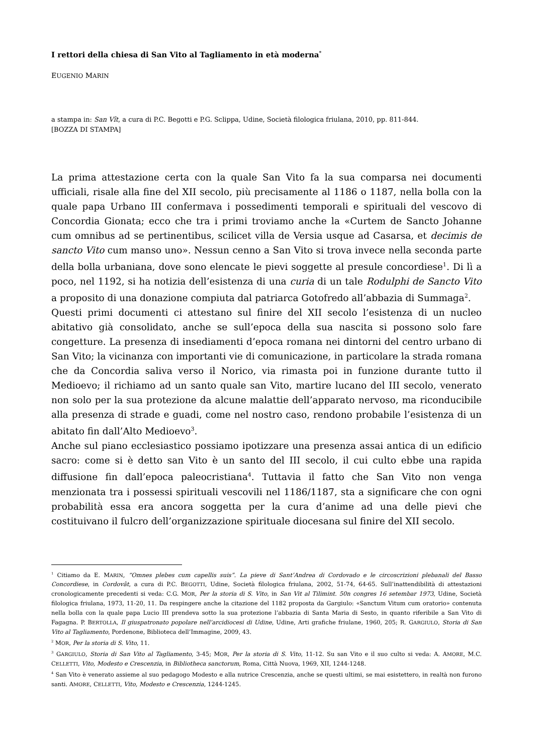I rettori della chiesa di San Vito al Tagliamento in età moderna<sup>*</sup>
EUGENIO MARIN
a stampa in: San Vît, a cura di P.C. Begotti e P.G. Sclippa, Udine, Società filologica friulana, 2010, pp. 811-844.
[BOZZA DI STAMPA]
La prima attestazione certa con la quale San Vito fa la sua comparsa nei documenti ufficiali, risale alla fine del XII secolo, più precisamente al 1186 o 1187, nella bolla con la quale papa Urbano III confermava i possedimenti temporali e spirituali del vescovo di Concordia Gionata; ecco che tra i primi troviamo anche la «Curtem de Sancto Johanne cum omnibus ad se pertinentibus, scilicet villa de Versia usque ad Casarsa, et decimis de sancto Vito cum manso uno». Nessun cenno a San Vito si trova invece nella seconda parte della bolla urbaniana, dove sono elencate le pievi soggette al presule concordiese<sup>1</sup>. Di lì a poco, nel 1192, si ha notizia dell’esistenza di una curia di un tale Rodulphi de Sancto Vito a proposito di una donazione compiuta dal patriarca Gotofredo all’abbazia di Summaga<sup>2</sup>.
Questi primi documenti ci attestano sul finire del XII secolo l’esistenza di un nucleo abitativo già consolidato, anche se sull’epoca della sua nascita si possono solo fare congetture. La presenza di insediamenti d’epoca romana nei dintorni del centro urbano di San Vito; la vicinanza con importanti vie di comunicazione, in particolare la strada romana che da Concordia saliva verso il Norico, via rimasta poi in funzione durante tutto il Medioevo; il richiamo ad un santo quale san Vito, martire lucano del III secolo, venerato non solo per la sua protezione da alcune malattie dell’apparato nervoso, ma riconducibile alla presenza di strade e guadi, come nel nostro caso, rendono probabile l’esistenza di un abitato fin dall’Alto Medioevo<sup>3</sup>.
Anche sul piano ecclesiastico possiamo ipotizzare una presenza assai antica di un edificio sacro: come si è detto san Vito è un santo del III secolo, il cui culto ebbe una rapida diffusione fin dall’epoca paleocristiana<sup>4</sup>. Tuttavia il fatto che San Vito non venga menzionata tra i possessi spirituali vescovili nel 1186/1187, sta a significare che con ogni probabilità essa era ancora soggetta per la cura d’anime ad una delle pievi che costituivano il fulcro dell’organizzazione spirituale diocesana sul finire del XII secolo.
<sup>1</sup> Citiamo da E. MARIN, “Omnes plebes cum capellis suis”. La pieve di Sant’Andrea di Cordovado e le circoscrizioni plebanali del Basso Concordiese, in Cordovât, a cura di P.C. BEGOTTI, Udine, Società filologica friulana, 2002, 51-74, 64-65. Sull’inattendibilità di attestazioni cronologicamente precedenti si veda: C.G. MOR, Per la storia di S. Vito, in San Vit al Tilimint. 50n congres 16 setembar 1973, Udine, Società filologica friulana, 1973, 11-20, 11. Da respingere anche la citazione del 1182 proposta da Gargiulo: «Sanctum Vitum cum oratorio» contenuta nella bolla con la quale papa Lucio III prendeva sotto la sua protezione l’abbazia di Santa Maria di Sesto, in quanto riferibile a San Vito di Fagagna. P. BERTOLLA, Il giuspatronato popolare nell’arcidiocesi di Udine, Udine, Arti grafiche friulane, 1960, 205; R. GARGIULO, Storia di San Vito al Tagliamento, Pordenone, Biblioteca dell’Immagine, 2009, 43.
<sup>2</sup> MOR, Per la storia di S. Vito, 11.
<sup>3</sup> GARGIULO, Storia di San Vito al Tagliamento, 3-45; MOR, Per la storia di S. Vito, 11-12. Su san Vito e il suo culto si veda: A. AMORE, M.C. CELLETTI, Vito, Modesto e Crescenzia, in Bibliotheca sanctorum, Roma, Città Nuova, 1969, XII, 1244-1248.
<sup>4</sup> San Vito è venerato assieme al suo pedagogo Modesto e alla nutrice Crescenzia, anche se questi ultimi, se mai esistettero, in realtà non furono santi. AMORE, CELLETTI, Vito, Modesto e Crescenzia, 1244-1245.